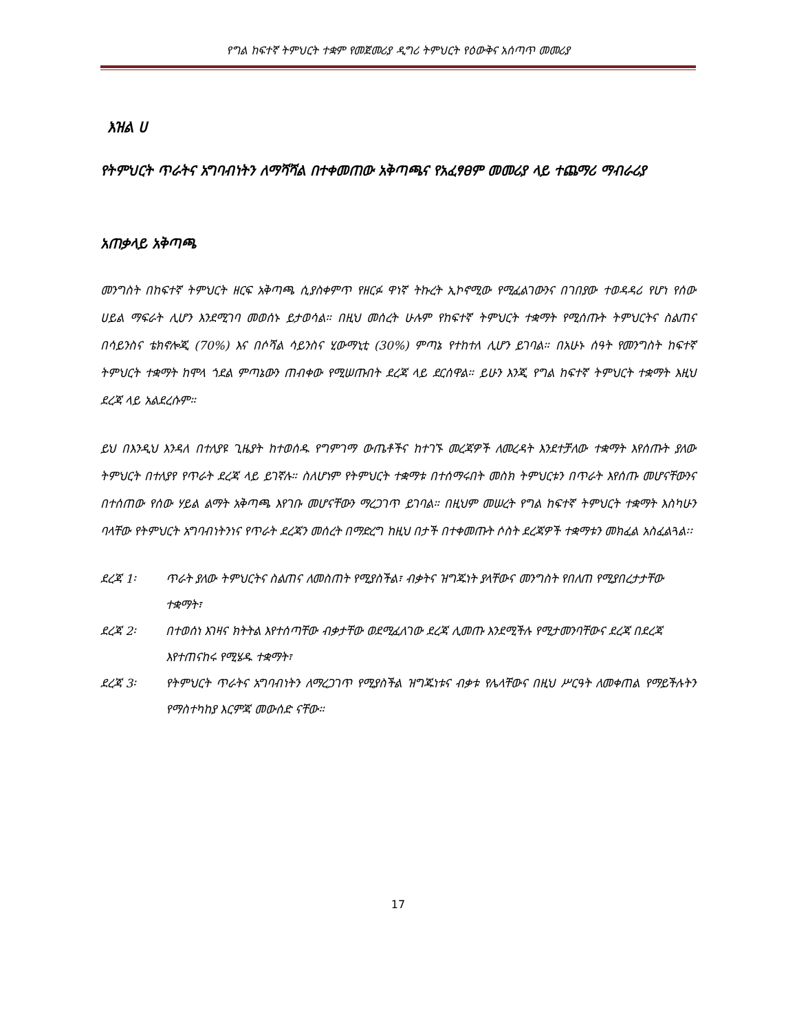የግል ከፍተኛ ትምህርት ተቋም የመጀመሪያ ዲግሪ ትምህርት የዕውቅና አሰጣጥ መመሪያ
እዝል ሀ
የትምህርት ጥራትና አግባብነትን ለማሻሻል በተቀመጠው አቅጣጫና የአፈፃፀም መመሪያ ላይ ተጨማሪ ማብራሪያ
አጠቃላይ አቅጣጫ
መንግስት በከፍተኛ ትምህርት ዘርፍ አቅጣጫ ሲያስቀምጥ የዘርፉ ዋነኛ ትኩረት ኢኮኖሚው የሚፈልገውንና በገበያው ተወዳዳሪ የሆነ የሰው ሀይል ማፍራት ሊሆን እንደሚገባ መወሰኑ ይታወሳል። በዚህ መሰረት ሁሉም የከፍተኛ ትምህርት ተቋማት የሚሰጡት ትምህርትና ስልጠና በሳይንስና ቴክኖሎጂ (70%) እና በሶሻል ሳይንስና ሂውማኒቲ (30%) ምጣኔ የተከተለ ሊሆን ይገባል። በአሁኑ ሰዓት የመንግስት ከፍተኛ ትምህርት ተቋማት ከሞላ ጎደል ምጣኔውን ጠብቀው የሚሠጡበት ደረጃ ላይ ደርሰዋል። ይሁን እንጂ የግል ከፍተኛ ትምህርት ተቋማት እዚህ ደረጃ ላይ አልደረሱም።
ይህ በእንዲህ እንዳለ በተለያዩ ጊዜያት ከተወሰዱ የግምገማ ውጤቶችና ከተገኙ መረጃዎች ለመረዳት እንደተቻለው ተቋማት እየሰጡት ያለው ትምህርት በተለያየ የጥራት ደረጃ ላይ ይገኛሉ። ስለሆነም የትምህርት ተቋማቱ በተሰማሩበት መስክ ትምህርቱን በጥራት እየሰጡ መሆናቸውንና በተሰጠው የሰው ሃይል ልማት አቅጣጫ እየገቡ መሆናቸውን ማረጋገጥ ይገባል። በዚህም መሠረት የግል ከፍተኛ ትምህርት ተቋማት እስካሁን ባላቸው የትምህርት አግባብነትንነና የጥራት ደረጃን መሰረት በማድረግ ከዚህ በታች በተቀመጡት ሶስት ደረጃዎች ተቋማቱን መክፈል አስፈልጓል፡፡
ደረጃ 1፡ ጥራት ያለው ትምህርትና ስልጠና ለመስጠት የሚያስችል፣ ብቃትና ዝግጁነት ያላቸውና መንግስት የበለጠ የሚያበረታታቸው ተቋማት፣
ደረጃ 2፡ በተወሰነ እገዛና ክትትል እየተሰጣቸው ብቃታቸው ወደሚፈለገው ደረጃ ሊመጡ እንደሚችሉ የሚታመንባቸውና ደረጃ በደረጃ እየተጠናከሩ የሚሄዱ ተቋማት፣
ደረጃ 3፡ የትምህርት ጥራትና አግባብነትን ለማረጋገጥ የሚያስችል ዝግጁነቱና ብቃቱ የሌላቸውና በዚህ ሥርዓት ለመቀጠል የማይችሉትን የማስተካከያ እርምጃ መውሰድ ናቸው።
17